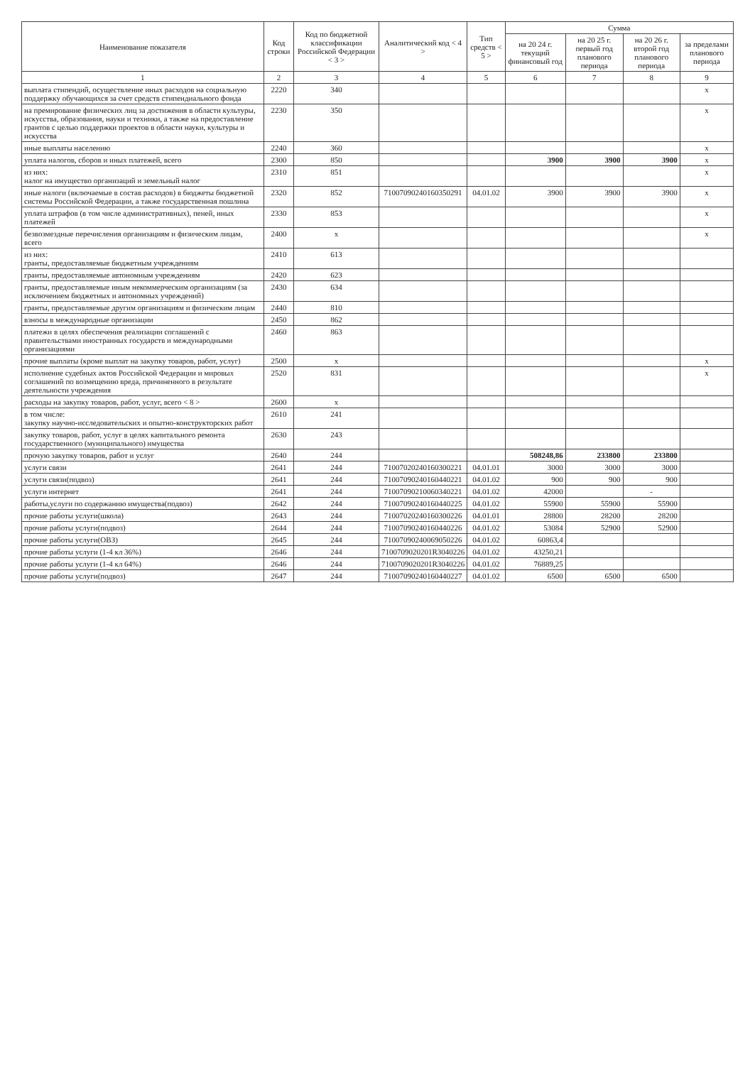| Наименование показателя | Код строки | Код по бюджетной классификации Российской Федерации < 3 > | Аналитический код < 4 > | Тип средств < 5 > | Сумма | | | |
| --- | --- | --- | --- | --- | --- | --- | --- | --- |
| | | | | | на 20 24 г. текущий финансовый год | на 20 25 г. первый год планового периода | на 20 26 г. второй год планового периода | за пределами планового периода |
| 1 | 2 | 3 | 4 | 5 | 6 | 7 | 8 | 9 |
| выплата стипендий, осуществление иных расходов на социальную поддержку обучающихся за счет средств стипендиального фонда | 2220 | 340 | | | | | | x |
| на премирование физических лиц за достижения в области культуры, искусства, образования, науки и техники, а также на предоставление грантов с целью поддержки проектов в области науки, культуры и искусства | 2230 | 350 | | | | | | x |
| иные выплаты населению | 2240 | 360 | | | | | | x |
| уплата налогов, сборов и иных платежей, всего | 2300 | 850 | | | 3900 | 3900 | 3900 | x |
| из них: налог на имущество организаций и земельный налог | 2310 | 851 | | | | | | x |
| иные налоги (включаемые в состав расходов) в бюджеты бюджетной системы Российской Федерации, а также государственная пошлина | 2320 | 852 | 71007090240160350291 | 04.01.02 | 3900 | 3900 | 3900 | x |
| уплата штрафов (в том числе административных), пеней, иных платежей | 2330 | 853 | | | | | | x |
| безвозмездные перечисления организациям и физическим лицам, всего | 2400 | x | | | | | | x |
| из них: гранты, предоставляемые бюджетным учреждениям | 2410 | 613 | | | | | | |
| гранты, предоставляемые автономным учреждениям | 2420 | 623 | | | | | | |
| гранты, предоставляемые иным некоммерческим организациям (за исключением бюджетных и автономных учреждений) | 2430 | 634 | | | | | | |
| гранты, предоставляемые другим организациям и физическим лицам | 2440 | 810 | | | | | | |
| взносы в международные организации | 2450 | 862 | | | | | | |
| платежи в целях обеспечения реализации соглашений с правительствами иностранных государств и международными организациями | 2460 | 863 | | | | | | |
| прочие выплаты (кроме выплат на закупку товаров, работ, услуг) | 2500 | x | | | | | | x |
| исполнение судебных актов Российской Федерации и мировых соглашений по возмещению вреда, причиненного в результате деятельности учреждения | 2520 | 831 | | | | | | x |
| расходы на закупку товаров, работ, услуг, всего < 8 > | 2600 | x | | | | | | |
| в том числе: закупку научно-исследовательских и опытно-конструкторских работ | 2610 | 241 | | | | | | |
| закупку товаров, работ, услуг в целях капитального ремонта государственного (муниципального) имущества | 2630 | 243 | | | | | | |
| прочую закупку товаров, работ и услуг | 2640 | 244 | | | 508248,86 | 233800 | 233800 | |
| услуги связи | 2641 | 244 | 71007020240160300221 | 04.01.01 | 3000 | 3000 | 3000 | |
| услуги связи(подвоз) | 2641 | 244 | 71007090240160440221 | 04.01.02 | 900 | 900 | 900 | |
| услуги интернет | 2641 | 244 | 71007090210060340221 | 04.01.02 | 42000 | | - | |
| работы,услуги по содержанию имущества(подвоз) | 2642 | 244 | 71007090240160440225 | 04.01.02 | 55900 | 55900 | 55900 | |
| прочие работы услуги(школа) | 2643 | 244 | 71007020240160300226 | 04.01.01 | 28800 | 28200 | 28200 | |
| прочие работы услуги(подвоз) | 2644 | 244 | 71007090240160440226 | 04.01.02 | 53084 | 52900 | 52900 | |
| прочие работы услуги(ОВЗ) | 2645 | 244 | 71007090240069050226 | 04.01.02 | 60863,4 | | | |
| прочие работы услуги (1-4 кл 36%) | 2646 | 244 | 7100709020201R3040226 | 04.01.02 | 43250,21 | | | |
| прочие работы услуги (1-4 кл 64%) | 2646 | 244 | 7100709020201R3040226 | 04.01.02 | 76889,25 | | | |
| прочие работы услуги(подвоз) | 2647 | 244 | 71007090240160440227 | 04.01.02 | 6500 | 6500 | 6500 | |